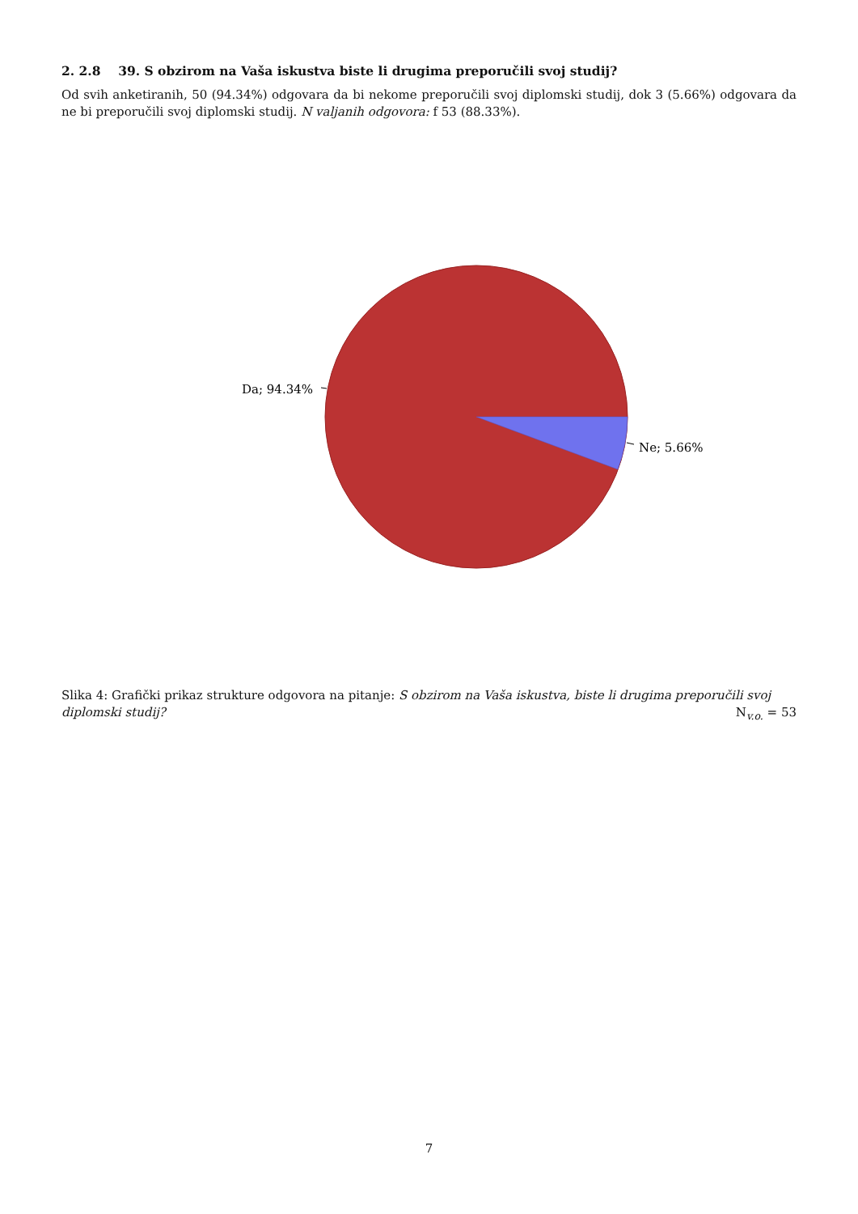2. 2.8 39. S obzirom na Vaša iskustva biste li drugima preporučili svoj studij?
Od svih anketiranih, 50 (94.34%) odgovara da bi nekome preporučili svoj diplomski studij, dok 3 (5.66%) odgovara da ne bi preporučili svoj diplomski studij. N valjanih odgovora: f 53 (88.33%).
Da; 94.34%
Ne; 5.66%
Slika 4: Grafički prikaz strukture odgovora na pitanje: S obzirom na Vaša iskustva, biste li drugima preporučili svoj
diplomski studij? N<sub>v.o.</sub> = 53
7